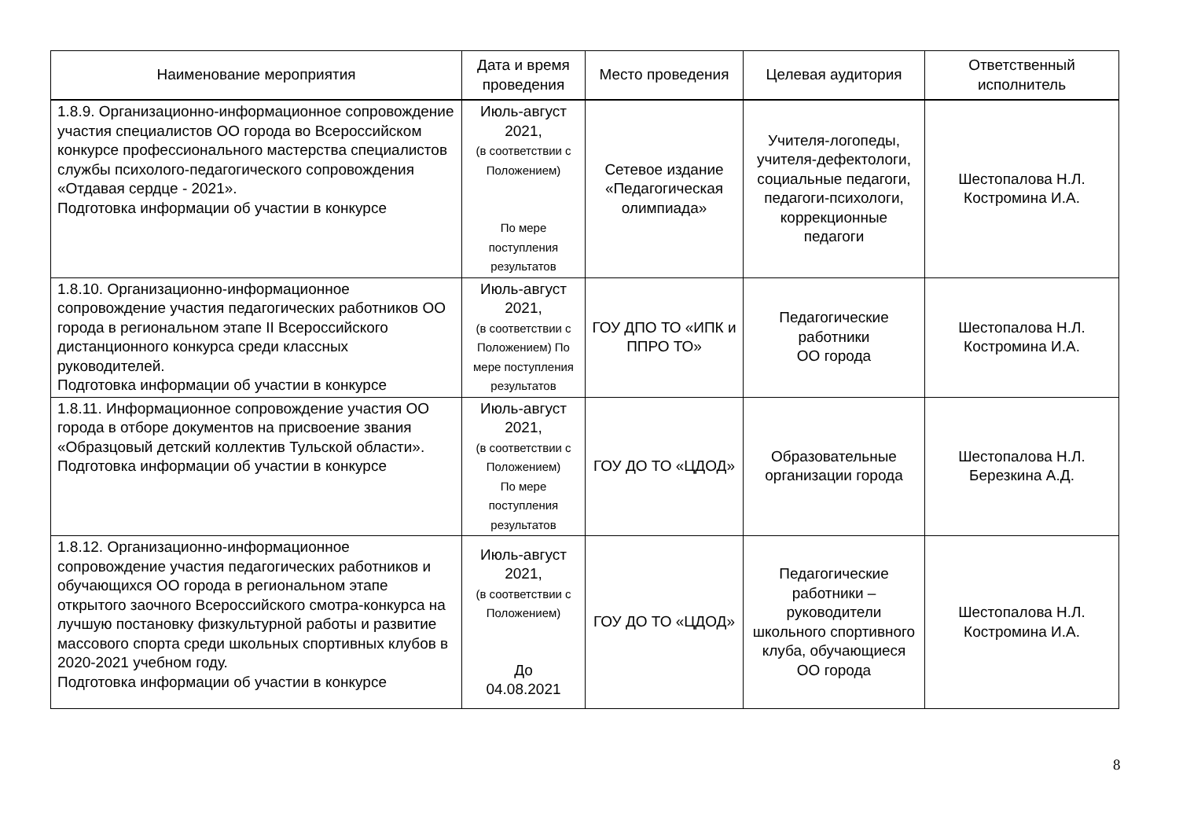| Наименование мероприятия | Дата и время проведения | Место проведения | Целевая аудитория | Ответственный исполнитель |
| --- | --- | --- | --- | --- |
| 1.8.9. Организационно-информационное сопровождение участия специалистов ОО города во Всероссийском конкурсе профессионального мастерства специалистов службы психолого-педагогического сопровождения «Отдавая сердце - 2021». Подготовка информации об участии в конкурсе | Июль-август 2021, (в соответствии с Положением) По мере поступления результатов | Сетевое издание «Педагогическая олимпиада» | Учителя-логопеды, учителя-дефектологи, социальные педагоги, педагоги-психологи, коррекционные педагоги | Шестопалова Н.Л. Костромина И.А. |
| 1.8.10. Организационно-информационное сопровождение участия педагогических работников ОО города в региональном этапе II Всероссийского дистанционного конкурса среди классных руководителей. Подготовка информации об участии в конкурсе | Июль-август 2021, (в соответствии с Положением) По мере поступления результатов | ГОУ ДПО ТО «ИПК и ППРО ТО» | Педагогические работники ОО города | Шестопалова Н.Л. Костромина И.А. |
| 1.8.11. Информационное сопровождение участия ОО города в отборе документов на присвоение звания «Образцовый детский коллектив Тульской области». Подготовка информации об участии в конкурсе | Июль-август 2021, (в соответствии с Положением) По мере поступления результатов | ГОУ ДО ТО «ЦДОД» | Образовательные организации города | Шестопалова Н.Л. Березкина А.Д. |
| 1.8.12. Организационно-информационное сопровождение участия педагогических работников и обучающихся ОО города в региональном этапе открытого заочного Всероссийского смотра-конкурса на лучшую постановку физкультурной работы и развитие массового спорта среди школьных спортивных клубов в 2020-2021 учебном году. Подготовка информации об участии в конкурсе | Июль-август 2021, (в соответствии с Положением) До 04.08.2021 | ГОУ ДО ТО «ЦДОД» | Педагогические работники – руководители школьного спортивного клуба, обучающиеся ОО города | Шестопалова Н.Л. Костромина И.А. |
8